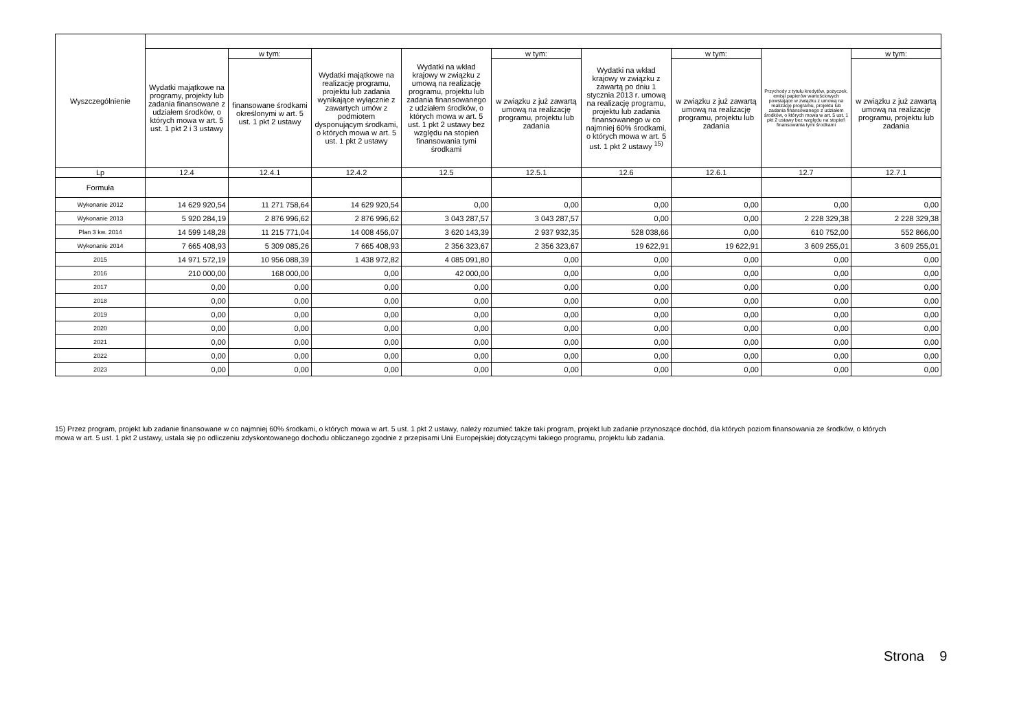| Wyszczególnienie | | | | | | | | | |
| --- | --- | --- | --- | --- | --- | --- | --- | --- | --- |
| | Wydatki majątkowe na programy, projekty lub zadania finansowane z udziałem środków, o których mowa w art. 5 ust. 1 pkt 2 i 3 ustawy | w tym: | Wydatki majątkowe na realizację programu, projektu lub zadania wynikające wyłącznie z zawartych umów z podmiotem dysponującym środkami, o których mowa w art. 5 ust. 1 pkt 2 ustawy | Wydatki na wkład krajowy w związku z umową na realizację programu, projektu lub zadania finansowanego z udziałem środków, o których mowa w art. 5 ust. 1 pkt 2 ustawy bez względu na stopień finansowania tymi środkami | w tym: | Wydatki na wkład krajowy w związku z zawartą po dniu 1 stycznia 2013 r. umową na realizację programu, projektu lub zadania finansowanego w co najmniej 60% środkami, o których mowa w art. 5 ust. 1 pkt 2 ustawy <sup>15)</sup> | w tym: | Przychody z tytułu kredytów, pożyczek, emisji papierów wartościowych powstające w związku z umową na realizację programu, projektu lub zadania finansowanego z udziałem środków, o których mowa w art. 5 ust. 1 pkt 2 ustawy bez względu na stopień finansowania tymi środkami | w tym: |
| | | finansowane środkami określonymi w art. 5 ust. 1 pkt 2 ustawy | | | w związku z już zawartą umową na realizację programu, projektu lub zadania | | w związku z już zawartą umową na realizację programu, projektu lub zadania | | w związku z już zawartą umową na realizację programu, projektu lub zadania |
| Lp | 12.4 | 12.4.1 | 12.4.2 | 12.5 | 12.5.1 | 12.6 | 12.6.1 | 12.7 | 12.7.1 |
| Formuła | | | | | | | | | |
| Wykonanie 2012 | 14 629 920,54 | 11 271 758,64 | 14 629 920,54 | 0,00 | 0,00 | 0,00 | 0,00 | 0,00 | 0,00 |
| Wykonanie 2013 | 5 920 284,19 | 2 876 996,62 | 2 876 996,62 | 3 043 287,57 | 3 043 287,57 | 0,00 | 0,00 | 2 228 329,38 | 2 228 329,38 |
| Plan 3 kw. 2014 | 14 599 148,28 | 11 215 771,04 | 14 008 456,07 | 3 620 143,39 | 2 937 932,35 | 528 038,66 | 0,00 | 610 752,00 | 552 866,00 |
| Wykonanie 2014 | 7 665 408,93 | 5 309 085,26 | 7 665 408,93 | 2 356 323,67 | 2 356 323,67 | 19 622,91 | 19 622,91 | 3 609 255,01 | 3 609 255,01 |
| 2015 | 14 971 572,19 | 10 956 088,39 | 1 438 972,82 | 4 085 091,80 | 0,00 | 0,00 | 0,00 | 0,00 | 0,00 |
| 2016 | 210 000,00 | 168 000,00 | 0,00 | 42 000,00 | 0,00 | 0,00 | 0,00 | 0,00 | 0,00 |
| 2017 | 0,00 | 0,00 | 0,00 | 0,00 | 0,00 | 0,00 | 0,00 | 0,00 | 0,00 |
| 2018 | 0,00 | 0,00 | 0,00 | 0,00 | 0,00 | 0,00 | 0,00 | 0,00 | 0,00 |
| 2019 | 0,00 | 0,00 | 0,00 | 0,00 | 0,00 | 0,00 | 0,00 | 0,00 | 0,00 |
| 2020 | 0,00 | 0,00 | 0,00 | 0,00 | 0,00 | 0,00 | 0,00 | 0,00 | 0,00 |
| 2021 | 0,00 | 0,00 | 0,00 | 0,00 | 0,00 | 0,00 | 0,00 | 0,00 | 0,00 |
| 2022 | 0,00 | 0,00 | 0,00 | 0,00 | 0,00 | 0,00 | 0,00 | 0,00 | 0,00 |
| 2023 | 0,00 | 0,00 | 0,00 | 0,00 | 0,00 | 0,00 | 0,00 | 0,00 | 0,00 |
15) Przez program, projekt lub zadanie finansowane w co najmniej 60% środkami, o których mowa w art. 5 ust. 1 pkt 2 ustawy, należy rozumieć także taki program, projekt lub zadanie przynoszące dochód, dla których poziom finansowania ze środków, o których mowa w art. 5 ust. 1 pkt 2 ustawy, ustala się po odliczeniu zdyskontowanego dochodu obliczanego zgodnie z przepisami Unii Europejskiej dotyczącymi takiego programu, projektu lub zadania.
Strona 9